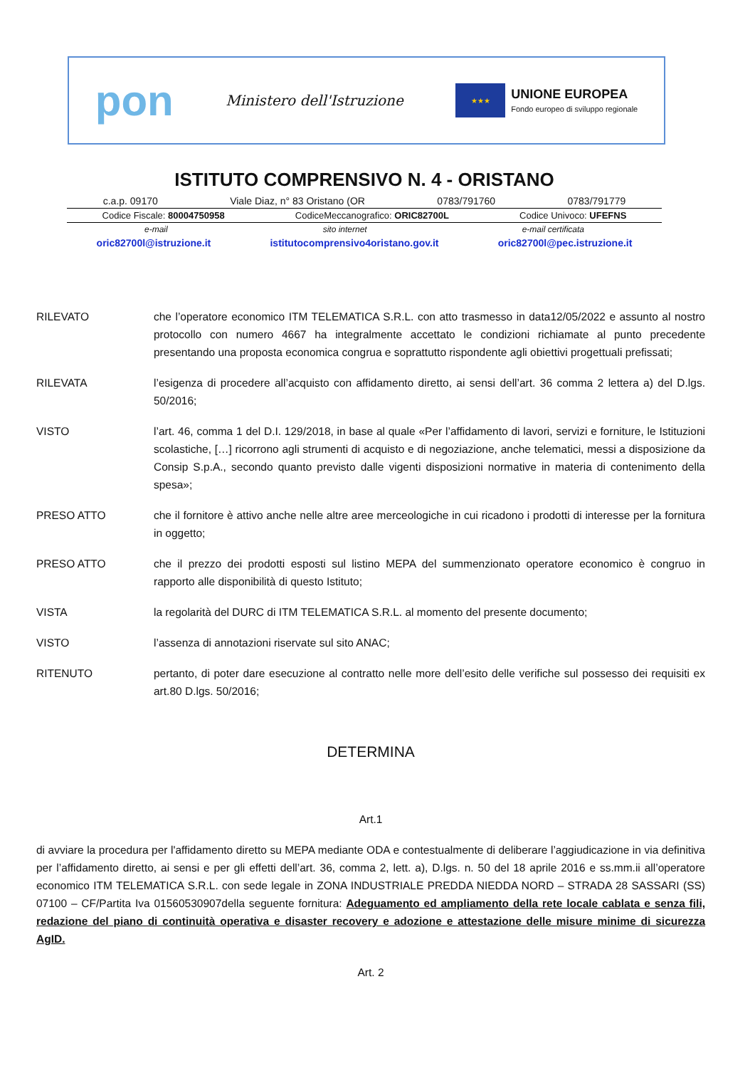pon
Ministero dell'Istruzione
★★★
UNIONE EUROPEA
Fondo europeo di sviluppo regionale
ISTITUTO COMPRENSIVO N. 4 - ORISTANO
c.a.p. 09170 Viale Diaz, n° 83 Oristano (OR 0783/791760 0783/791779
Codice Fiscale: 80004750958 CodiceMeccanografico: ORIC82700L Codice Univoco: UFEFNS
e-mail sito internet e-mail certificata
oric82700l@istruzione.it istitutocomprensivo4oristano.gov.it oric82700l@pec.istruzione.it
RILEVATO che l’operatore economico ITM TELEMATICA S.R.L. con atto trasmesso in data12/05/2022 e assunto al nostro protocollo con numero 4667 ha integralmente accettato le condizioni richiamate al punto precedente presentando una proposta economica congrua e soprattutto rispondente agli obiettivi progettuali prefissati;
RILEVATA l’esigenza di procedere all’acquisto con affidamento diretto, ai sensi dell’art. 36 comma 2 lettera a) del D.lgs. 50/2016;
VISTO l’art. 46, comma 1 del D.I. 129/2018, in base al quale «Per l’affidamento di lavori, servizi e forniture, le Istituzioni scolastiche, […] ricorrono agli strumenti di acquisto e di negoziazione, anche telematici, messi a disposizione da Consip S.p.A., secondo quanto previsto dalle vigenti disposizioni normative in materia di contenimento della spesa»;
PRESO ATTO che il fornitore è attivo anche nelle altre aree merceologiche in cui ricadono i prodotti di interesse per la fornitura in oggetto;
PRESO ATTO che il prezzo dei prodotti esposti sul listino MEPA del summenzionato operatore economico è congruo in rapporto alle disponibilità di questo Istituto;
VISTA la regolarità del DURC di ITM TELEMATICA S.R.L. al momento del presente documento;
VISTO l’assenza di annotazioni riservate sul sito ANAC;
RITENUTO pertanto, di poter dare esecuzione al contratto nelle more dell’esito delle verifiche sul possesso dei requisiti ex art.80 D.lgs. 50/2016;
DETERMINA
Art.1
di avviare la procedura per l'affidamento diretto su MEPA mediante ODA e contestualmente di deliberare l’aggiudicazione in via definitiva per l’affidamento diretto, ai sensi e per gli effetti dell’art. 36, comma 2, lett. a), D.lgs. n. 50 del 18 aprile 2016 e ss.mm.ii all’operatore economico ITM TELEMATICA S.R.L. con sede legale in ZONA INDUSTRIALE PREDDA NIEDDA NORD – STRADA 28 SASSARI (SS) 07100 – CF/Partita Iva 01560530907della seguente fornitura: Adeguamento ed ampliamento della rete locale cablata e senza fili, redazione del piano di continuità operativa e disaster recovery e adozione e attestazione delle misure minime di sicurezza AgID.
Art. 2